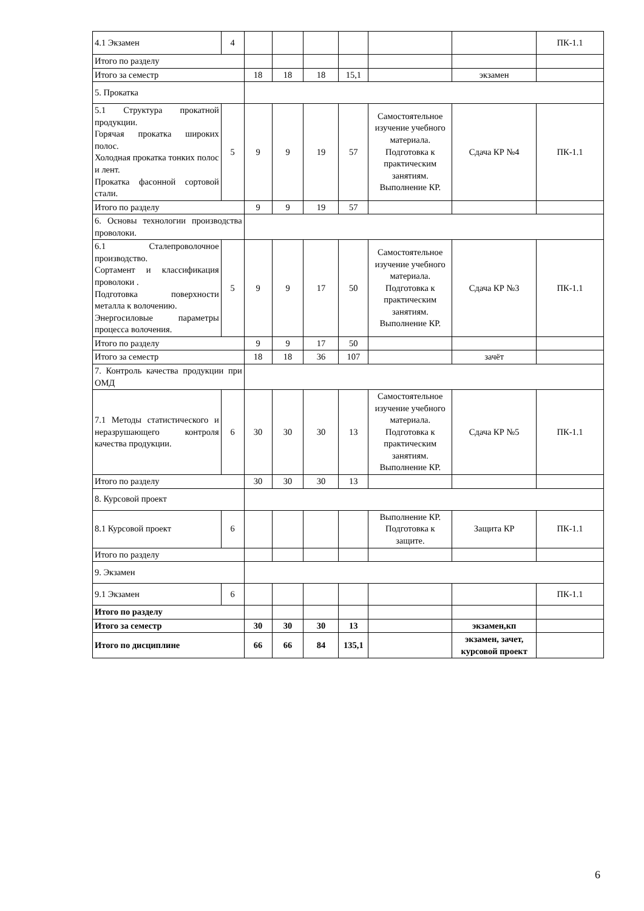| 4.1 Экзамен | 4 | | | | | | | ПК-1.1 |
| Итого по разделу | | | | | | | | |
| Итого за семестр | | 18 | 18 | 18 | 15,1 | | экзамен | |
| 5. Прокатка | | | | | | | | |
| 5.1 Структура прокатной продукции. Горячая прокатка широких полос. Холодная прокатка тонких полос и лент. Прокатка фасонной сортовой стали. | 5 | 9 | 9 | 19 | 57 | Самостоятельное изучение учебного материала. Подготовка к практическим занятиям. Выполнение КР. | Сдача КР №4 | ПК-1.1 |
| Итого по разделу | | 9 | 9 | 19 | 57 | | | |
| 6. Основы технологии производства проволоки. | | | | | | | | |
| 6.1 Сталепроволочное производство. Сортамент и классификация проволоки . Подготовка поверхности металла к волочению. Энергосиловые параметры процесса волочения. | 5 | 9 | 9 | 17 | 50 | Самостоятельное изучение учебного материала. Подготовка к практическим занятиям. Выполнение КР. | Сдача КР №3 | ПК-1.1 |
| Итого по разделу | | 9 | 9 | 17 | 50 | | | |
| Итого за семестр | | 18 | 18 | 36 | 107 | | зачёт | |
| 7. Контроль качества продукции при ОМД | | | | | | | | |
| 7.1 Методы статистического и неразрушающего контроля качества продукции. | 6 | 30 | 30 | 30 | 13 | Самостоятельное изучение учебного материала. Подготовка к практическим занятиям. Выполнение КР. | Сдача КР №5 | ПК-1.1 |
| Итого по разделу | | 30 | 30 | 30 | 13 | | | |
| 8. Курсовой проект | | | | | | | | |
| 8.1 Курсовой проект | 6 | | | | | Выполнение КР. Подготовка к защите. | Защита КР | ПК-1.1 |
| Итого по разделу | | | | | | | | |
| 9. Экзамен | | | | | | | | |
| 9.1 Экзамен | 6 | | | | | | | ПК-1.1 |
| Итого по разделу | | | | | | | | |
| Итого за семестр | | 30 | 30 | 30 | 13 | | экзамен,кп | |
| Итого по дисциплине | | 66 | 66 | 84 | 135,1 | | экзамен, зачет, курсовой проект | |
6